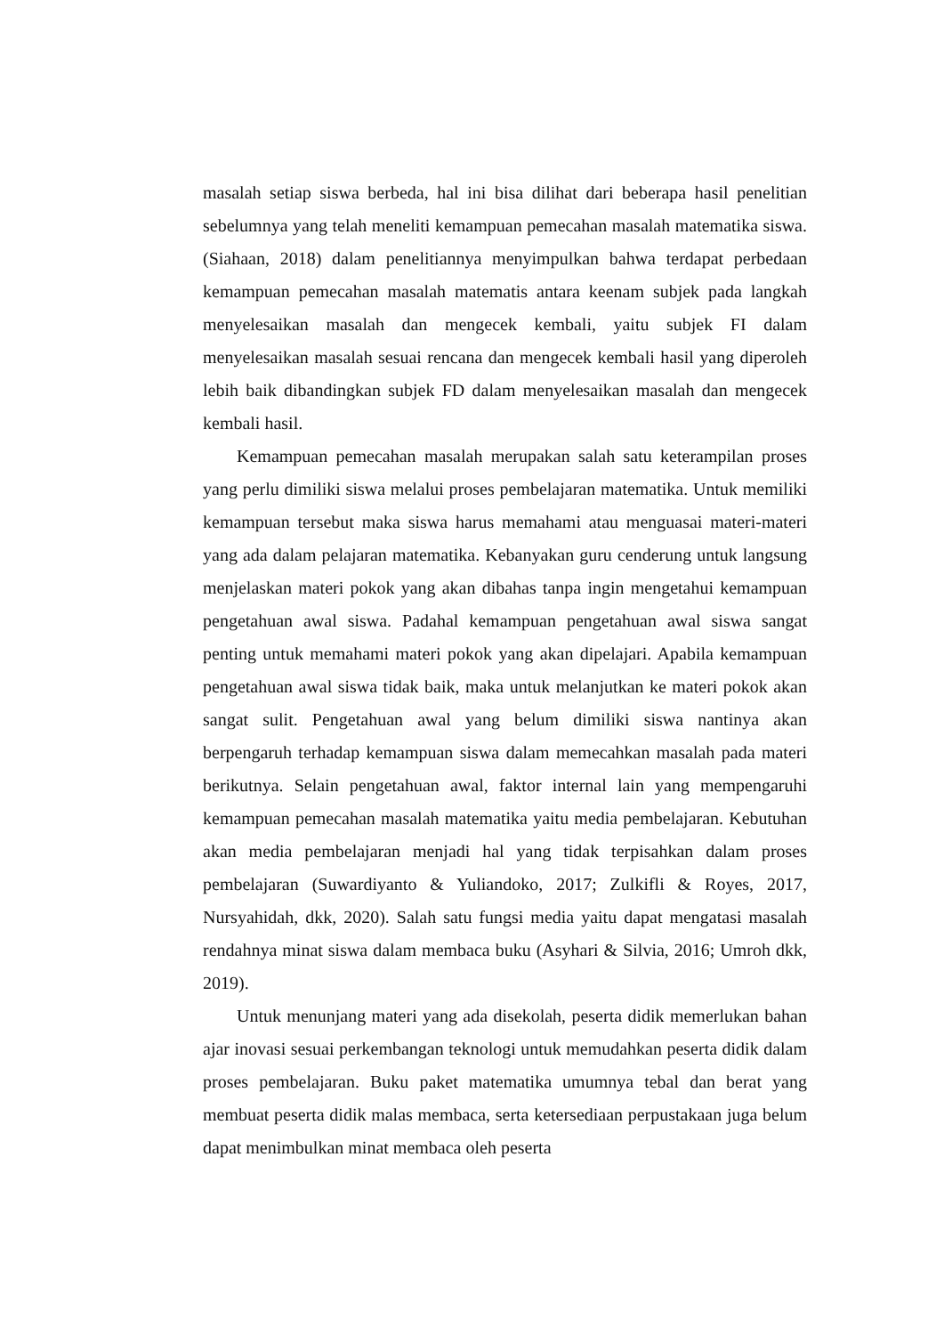masalah setiap siswa berbeda, hal ini bisa dilihat dari beberapa hasil penelitian sebelumnya yang telah meneliti kemampuan pemecahan masalah matematika siswa. (Siahaan, 2018) dalam penelitiannya menyimpulkan bahwa terdapat perbedaan kemampuan pemecahan masalah matematis antara keenam subjek pada langkah menyelesaikan masalah dan mengecek kembali, yaitu subjek FI dalam menyelesaikan masalah sesuai rencana dan mengecek kembali hasil yang diperoleh lebih baik dibandingkan subjek FD dalam menyelesaikan masalah dan mengecek kembali hasil.
Kemampuan pemecahan masalah merupakan salah satu keterampilan proses yang perlu dimiliki siswa melalui proses pembelajaran matematika. Untuk memiliki kemampuan tersebut maka siswa harus memahami atau menguasai materi-materi yang ada dalam pelajaran matematika. Kebanyakan guru cenderung untuk langsung menjelaskan materi pokok yang akan dibahas tanpa ingin mengetahui kemampuan pengetahuan awal siswa. Padahal kemampuan pengetahuan awal siswa sangat penting untuk memahami materi pokok yang akan dipelajari. Apabila kemampuan pengetahuan awal siswa tidak baik, maka untuk melanjutkan ke materi pokok akan sangat sulit. Pengetahuan awal yang belum dimiliki siswa nantinya akan berpengaruh terhadap kemampuan siswa dalam memecahkan masalah pada materi berikutnya. Selain pengetahuan awal, faktor internal lain yang mempengaruhi kemampuan pemecahan masalah matematika yaitu media pembelajaran. Kebutuhan akan media pembelajaran menjadi hal yang tidak terpisahkan dalam proses pembelajaran (Suwardiyanto & Yuliandoko, 2017; Zulkifli & Royes, 2017, Nursyahidah, dkk, 2020). Salah satu fungsi media yaitu dapat mengatasi masalah rendahnya minat siswa dalam membaca buku (Asyhari & Silvia, 2016; Umroh dkk, 2019).
Untuk menunjang materi yang ada disekolah, peserta didik memerlukan bahan ajar inovasi sesuai perkembangan teknologi untuk memudahkan peserta didik dalam proses pembelajaran. Buku paket matematika umumnya tebal dan berat yang membuat peserta didik malas membaca, serta ketersediaan perpustakaan juga belum dapat menimbulkan minat membaca oleh peserta